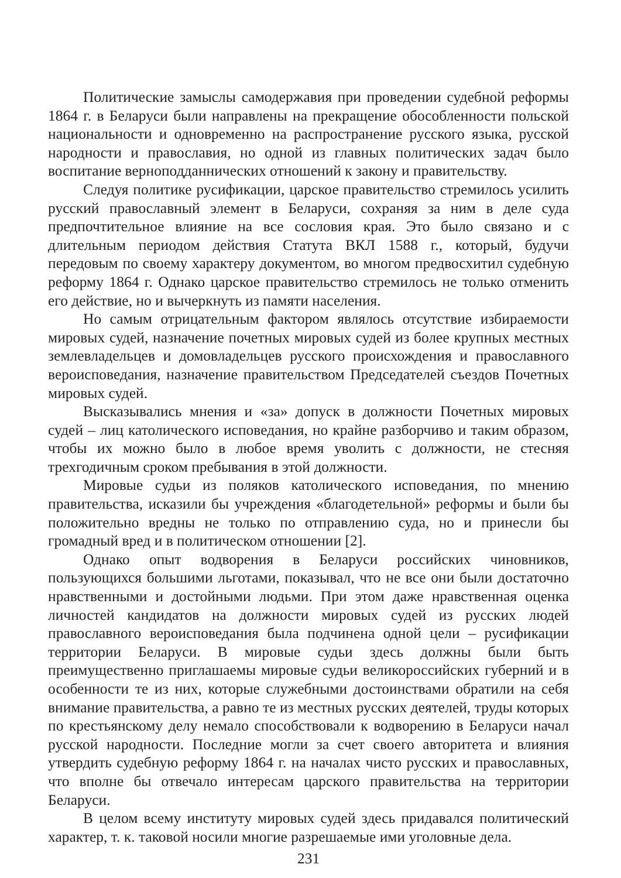Политические замыслы самодержавия при проведении судебной реформы 1864 г. в Беларуси были направлены на прекращение обособленности польской национальности и одновременно на распространение русского языка, русской народности и православия, но одной из главных политических задач было воспитание верноподданнических отношений к закону и правительству.
Следуя политике русификации, царское правительство стремилось усилить русский православный элемент в Беларуси, сохраняя за ним в деле суда предпочтительное влияние на все сословия края. Это было связано и с длительным периодом действия Статута ВКЛ 1588 г., который, будучи передовым по своему характеру документом, во многом предвосхитил судебную реформу 1864 г. Однако царское правительство стремилось не только отменить его действие, но и вычеркнуть из памяти населения.
Но самым отрицательным фактором являлось отсутствие избираемости мировых судей, назначение почетных мировых судей из более крупных местных землевладельцев и домовладельцев русского происхождения и православного вероисповедания, назначение правительством Председателей съездов Почетных мировых судей.
Высказывались мнения и «за» допуск в должности Почетных мировых судей – лиц католического исповедания, но крайне разборчиво и таким образом, чтобы их можно было в любое время уволить с должности, не стесняя трехгодичным сроком пребывания в этой должности.
Мировые судьи из поляков католического исповедания, по мнению правительства, исказили бы учреждения «благодетельной» реформы и были бы положительно вредны не только по отправлению суда, но и принесли бы громадный вред и в политическом отношении [2].
Однако опыт водворения в Беларуси российских чиновников, пользующихся большими льготами, показывал, что не все они были достаточно нравственными и достойными людьми. При этом даже нравственная оценка личностей кандидатов на должности мировых судей из русских людей православного вероисповедания была подчинена одной цели – русификации территории Беларуси. В мировые судьи здесь должны были быть преимущественно приглашаемы мировые судьи великороссийских губерний и в особенности те из них, которые служебными достоинствами обратили на себя внимание правительства, а равно те из местных русских деятелей, труды которых по крестьянскому делу немало способствовали к водворению в Беларуси начал русской народности. Последние могли за счет своего авторитета и влияния утвердить судебную реформу 1864 г. на началах чисто русских и православных, что вполне бы отвечало интересам царского правительства на территории Беларуси.
В целом всему институту мировых судей здесь придавался политический характер, т. к. таковой носили многие разрешаемые ими уголовные дела.
231